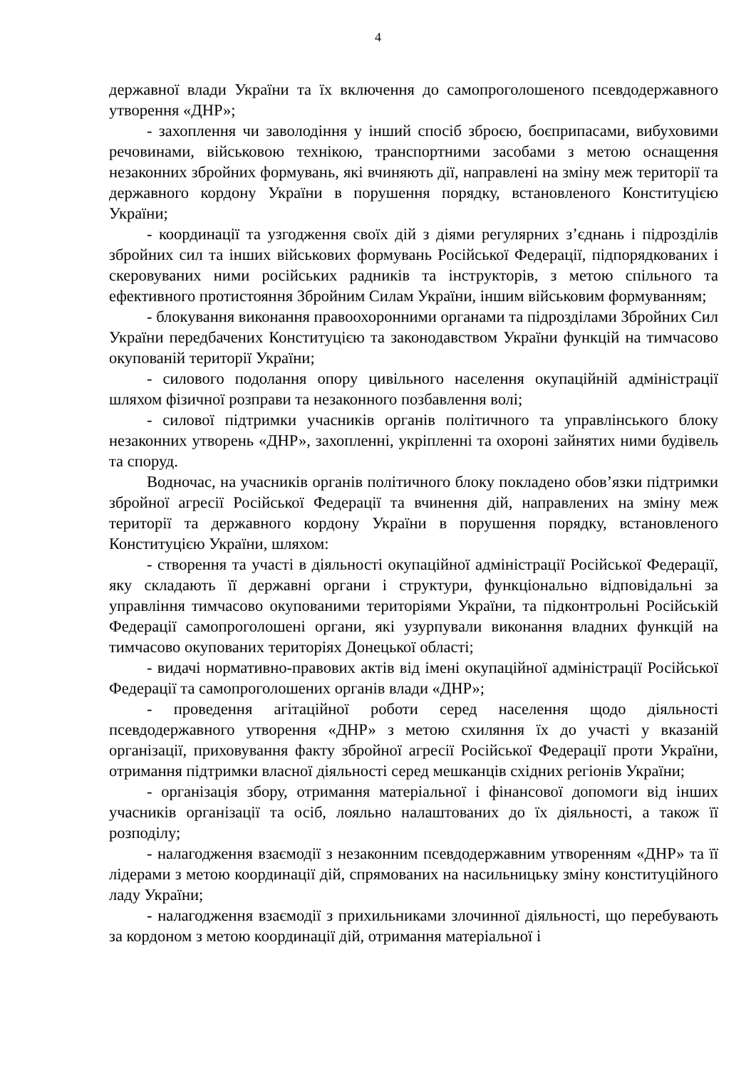4
державної влади України та їх включення до самопроголошеного псевдодержавного утворення «ДНР»;
- захоплення чи заволодіння у інший спосіб зброєю, боєприпасами, вибуховими речовинами, військовою технікою, транспортними засобами з метою оснащення незаконних збройних формувань, які вчиняють дії, направлені на зміну меж території та державного кордону України в порушення порядку, встановленого Конституцією України;
- координації та узгодження своїх дій з діями регулярних з’єднань і підрозділів збройних сил та інших військових формувань Російської Федерації, підпорядкованих і скеровуваних ними російських радників та інструкторів, з метою спільного та ефективного протистояння Збройним Силам України, іншим військовим формуванням;
- блокування виконання правоохоронними органами та підрозділами Збройних Сил України передбачених Конституцією та законодавством України функцій на тимчасово окупованій території України;
- силового подолання опору цивільного населення окупаційній адміністрації шляхом фізичної розправи та незаконного позбавлення волі;
- силової підтримки учасників органів політичного та управлінського блоку незаконних утворень «ДНР», захопленні, укріпленні та охороні зайнятих ними будівель та споруд.
Водночас, на учасників органів політичного блоку покладено обов’язки підтримки збройної агресії Російської Федерації та вчинення дій, направлених на зміну меж території та державного кордону України в порушення порядку, встановленого Конституцією України, шляхом:
- створення та участі в діяльності окупаційної адміністрації Російської Федерації, яку складають її державні органи і структури, функціонально відповідальні за управління тимчасово окупованими територіями України, та підконтрольні Російській Федерації самопроголошені органи, які узурпували виконання владних функцій на тимчасово окупованих територіях Донецької області;
- видачі нормативно-правових актів від імені окупаційної адміністрації Російської Федерації та самопроголошених органів влади «ДНР»;
- проведення агітаційної роботи серед населення щодо діяльності псевдодержавного утворення «ДНР» з метою схиляння їх до участі у вказаній організації, приховування факту збройної агресії Російської Федерації проти України, отримання підтримки власної діяльності серед мешканців східних регіонів України;
- організація збору, отримання матеріальної і фінансової допомоги від інших учасників організації та осіб, лояльно налаштованих до їх діяльності, а також її розподілу;
- налагодження взаємодії з незаконним псевдодержавним утворенням «ДНР» та її лідерами з метою координації дій, спрямованих на насильницьку зміну конституційного ладу України;
- налагодження взаємодії з прихильниками злочинної діяльності, що перебувають за кордоном з метою координації дій, отримання матеріальної і